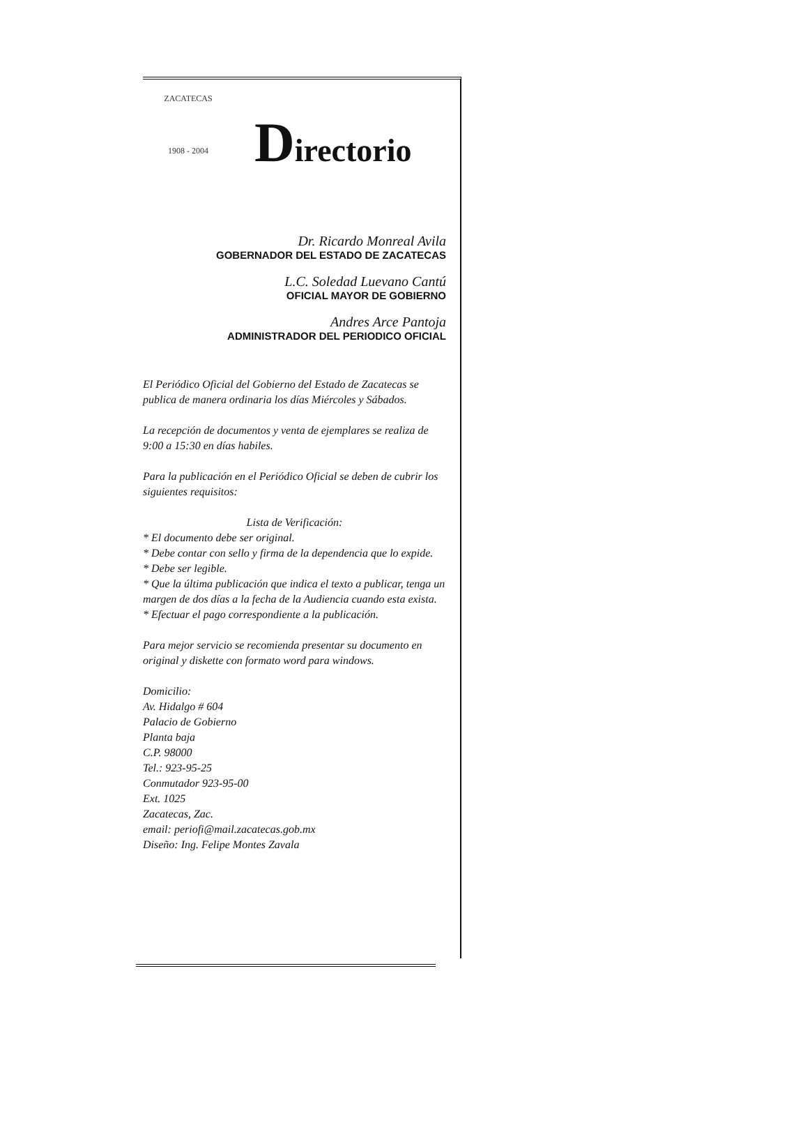ZACATECAS
1908 - 2004
Directorio
Dr. Ricardo Monreal Avila
GOBERNADOR DEL ESTADO DE ZACATECAS
L.C. Soledad Luevano Cantú
OFICIAL MAYOR DE GOBIERNO
Andres Arce Pantoja
ADMINISTRADOR DEL PERIODICO OFICIAL
El Periódico Oficial del Gobierno del Estado de Zacatecas se publica de manera ordinaria los días Miércoles y Sábados.
La recepción de documentos y venta de ejemplares se realiza de 9:00 a 15:30 en días habiles.
Para la publicación en el Periódico Oficial se deben de cubrir los siguientes requisitos:
Lista de Verificación:
* El documento debe ser original.
* Debe contar con sello y firma de la dependencia que lo expide.
* Debe ser legible.
* Que la última publicación que indica el texto a publicar, tenga un margen de dos días a la fecha de la Audiencia cuando esta exista.
* Efectuar el pago correspondiente a la publicación.
Para mejor servicio se recomienda presentar su documento en original y diskette con formato word para windows.
Domicilio:
Av. Hidalgo # 604
Palacio de Gobierno
Planta baja
C.P. 98000
Tel.: 923-95-25
Conmutador 923-95-00
Ext. 1025
Zacatecas, Zac.
email: periofi@mail.zacatecas.gob.mx
Diseño: Ing. Felipe Montes Zavala